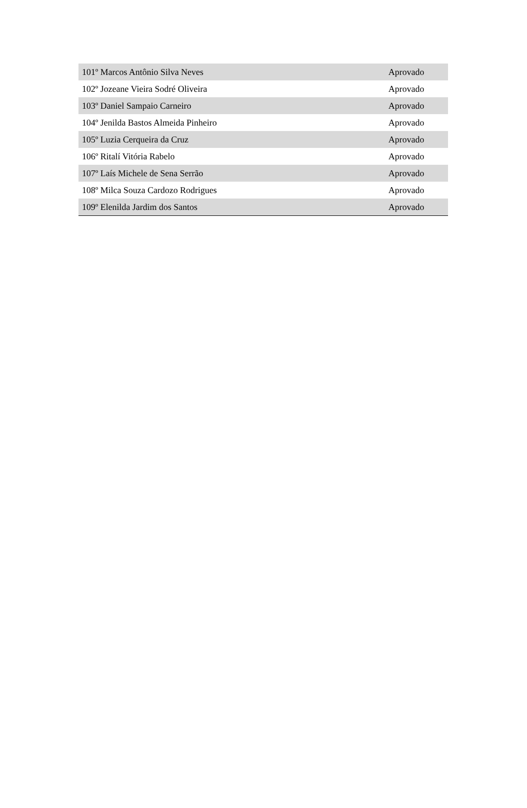| 101º Marcos Antônio Silva Neves | Aprovado |
| 102º Jozeane Vieira Sodré Oliveira | Aprovado |
| 103º Daniel Sampaio Carneiro | Aprovado |
| 104º Jenilda Bastos Almeida Pinheiro | Aprovado |
| 105º Luzia Cerqueira da Cruz | Aprovado |
| 106º Ritalí Vitória Rabelo | Aprovado |
| 107º Laís Michele de Sena Serrão | Aprovado |
| 108º Milca Souza Cardozo Rodrigues | Aprovado |
| 109º Elenilda Jardim dos Santos | Aprovado |